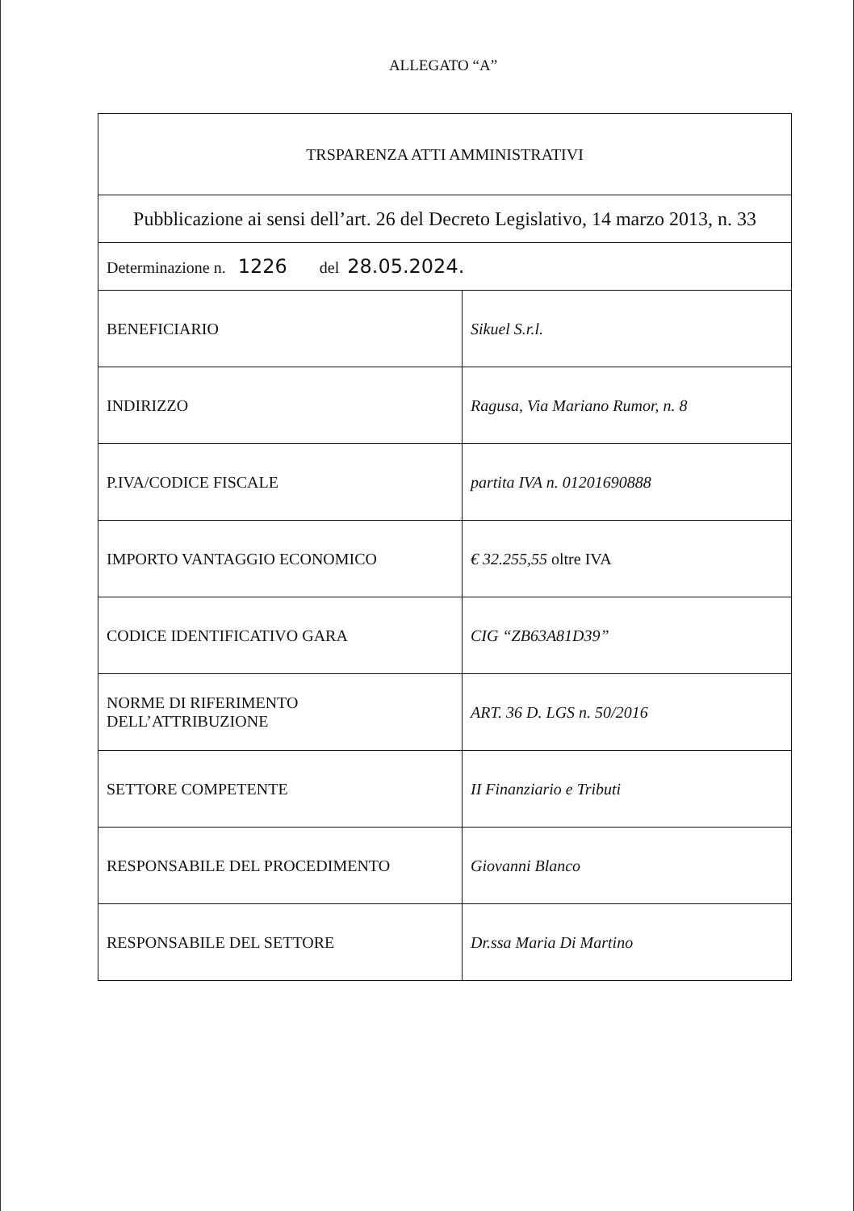ALLEGATO “A”
| TRSPARENZA ATTI AMMINISTRATIVI | |
| Pubblicazione ai sensi dell’art. 26 del Decreto Legislativo, 14 marzo 2013, n. 33 | |
| Determinazione n. 1226 del 28.05.2024. | |
| BENEFICIARIO | Sikuel S.r.l. |
| INDIRIZZO | Ragusa, Via Mariano Rumor, n. 8 |
| P.IVA/CODICE FISCALE | partita IVA n. 01201690888 |
| IMPORTO VANTAGGIO ECONOMICO | € 32.255,55 oltre IVA |
| CODICE IDENTIFICATIVO GARA | CIG “ZB63A81D39” |
| NORME DI RIFERIMENTO DELL’ATTRIBUZIONE | ART. 36 D. LGS n. 50/2016 |
| SETTORE COMPETENTE | II Finanziario e Tributi |
| RESPONSABILE DEL PROCEDIMENTO | Giovanni Blanco |
| RESPONSABILE DEL SETTORE | Dr.ssa Maria Di Martino |